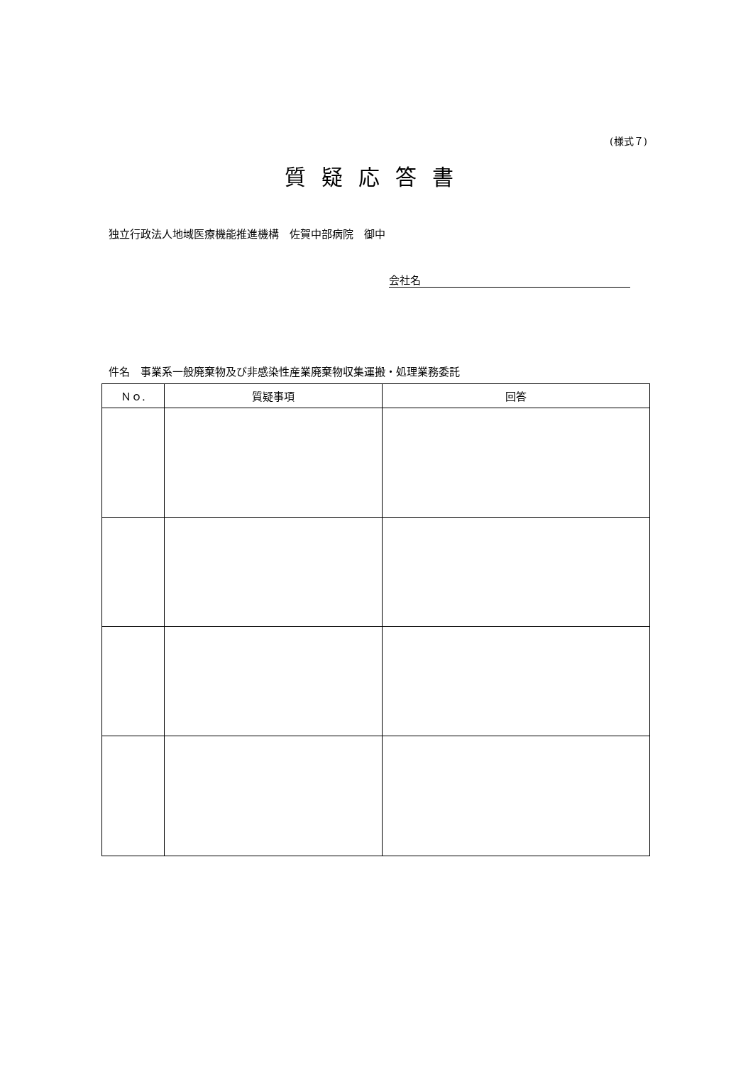(様式７)
質疑応答書
独立行政法人地域医療機能推進機構　佐賀中部病院　御中
会社名
件名　事業系一般廃棄物及び非感染性産業廃棄物収集運搬・処理業務委託
| Ｎｏ. | 質疑事項 | 回答 |
| --- | --- | --- |